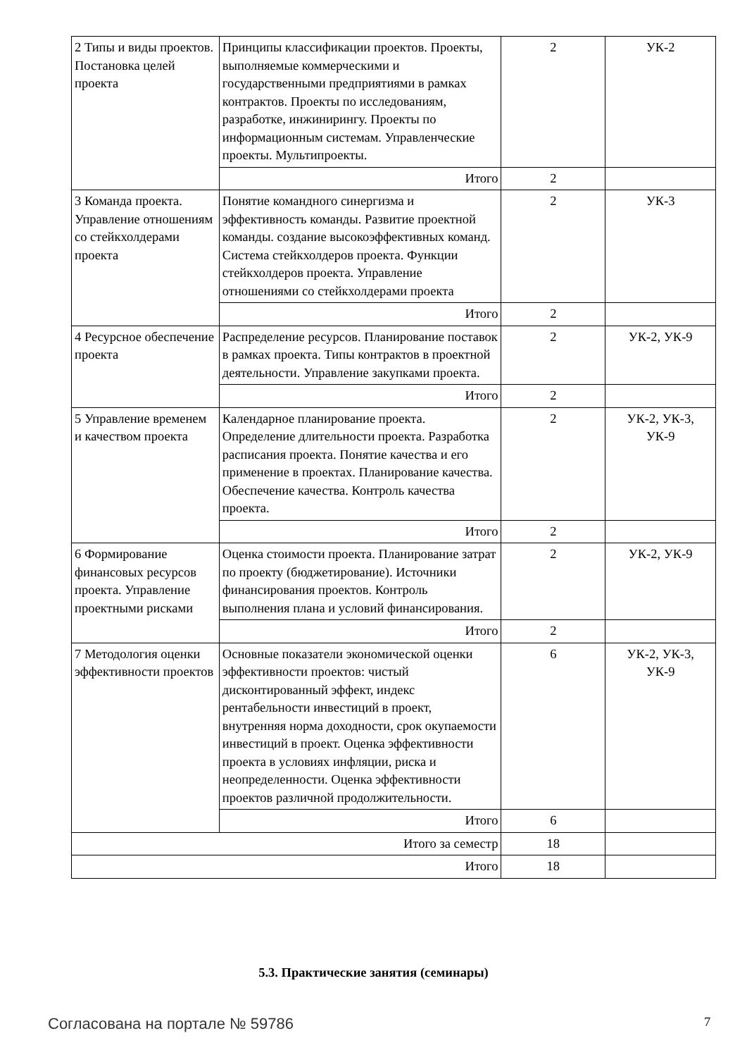| 2 Типы и виды проектов. Постановка целей проекта | Принципы классификации проектов. Проекты, выполняемые коммерческими и государственными предприятиями в рамках контрактов. Проекты по исследованиям, разработке, инжинирингу. Проекты по информационным системам. Управленческие проекты. Мультипроекты. | 2 | УК-2 |
| | Итого | 2 | |
| 3 Команда проекта. Управление отношениям со стейкхолдерами проекта | Понятие командного синергизма и эффективность команды. Развитие проектной команды. создание высокоэффективных команд. Система стейкхолдеров проекта. Функции стейкхолдеров проекта. Управление отношениями со стейкхолдерами проекта | 2 | УК-3 |
| | Итого | 2 | |
| 4 Ресурсное обеспечение проекта | Распределение ресурсов. Планирование поставок в рамках проекта. Типы контрактов в проектной деятельности. Управление закупками проекта. | 2 | УК-2, УК-9 |
| | Итого | 2 | |
| 5 Управление временем и качеством проекта | Календарное планирование проекта. Определение длительности проекта. Разработка расписания проекта. Понятие качества и его применение в проектах. Планирование качества. Обеспечение качества. Контроль качества проекта. | 2 | УК-2, УК-3, УК-9 |
| | Итого | 2 | |
| 6 Формирование финансовых ресурсов проекта. Управление проектными рисками | Оценка стоимости проекта. Планирование затрат по проекту (бюджетирование). Источники финансирования проектов. Контроль выполнения плана и условий финансирования. | 2 | УК-2, УК-9 |
| | Итого | 2 | |
| 7 Методология оценки эффективности проектов | Основные показатели экономической оценки эффективности проектов: чистый дисконтированный эффект, индекс рентабельности инвестиций в проект, внутренняя норма доходности, срок окупаемости инвестиций в проект. Оценка эффективности проекта в условиях инфляции, риска и неопределенности. Оценка эффективности проектов различной продолжительности. | 6 | УК-2, УК-3, УК-9 |
| | Итого | 6 | |
| Итого за семестр | | 18 | |
| Итого | | 18 | |
5.3. Практические занятия (семинары)
Согласована на портале № 59786 7